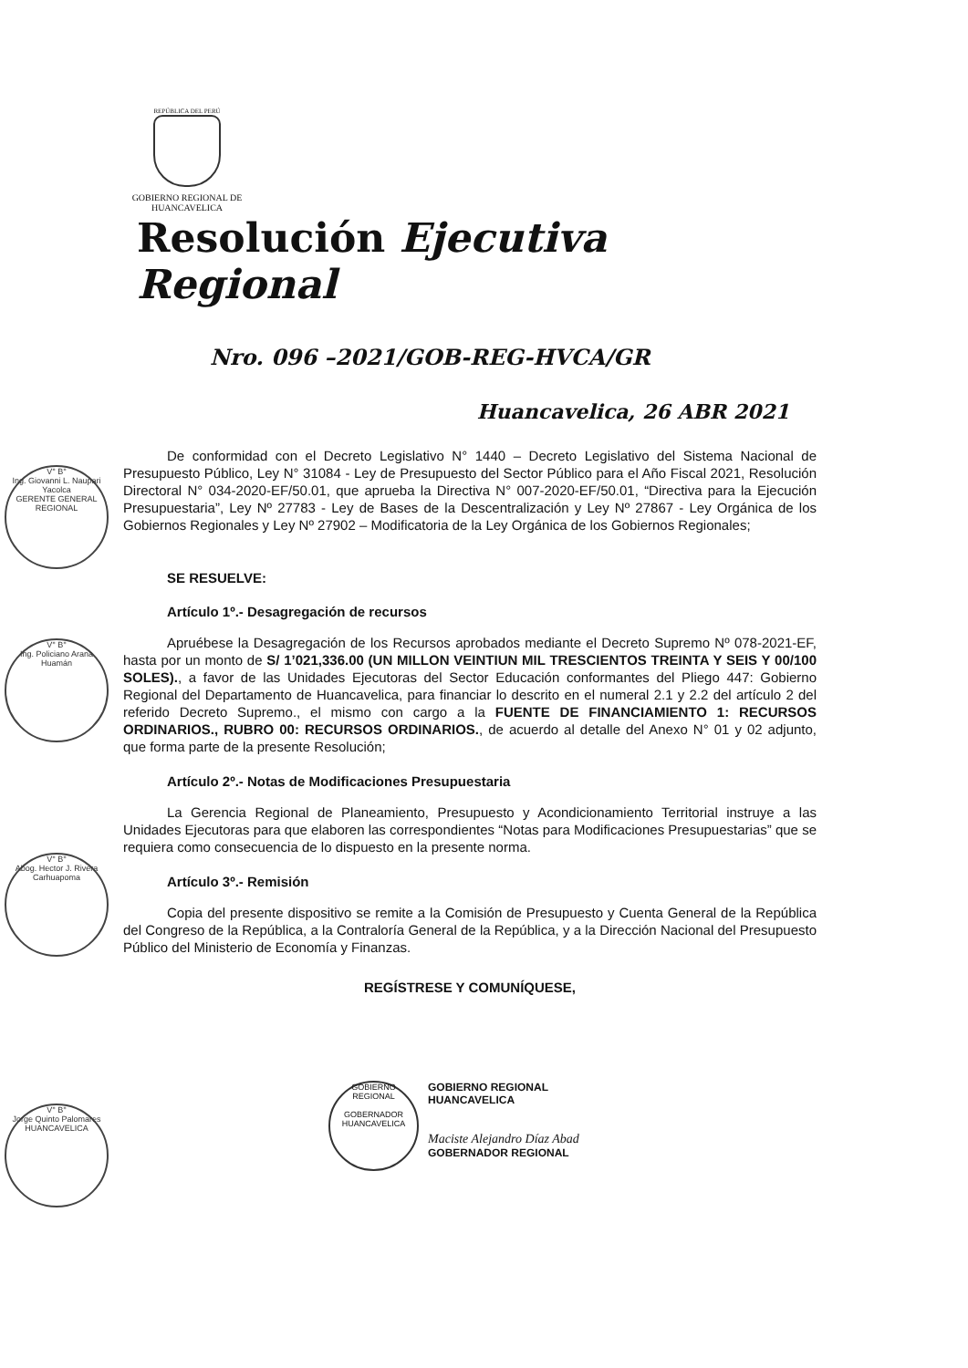REPÚBLICA DEL PERÚ
GOBIERNO REGIONAL DE
HUANCAVELICA
Resolución Ejecutiva Regional
Nro. 096 –2021/GOB-REG-HVCA/GR
Huancavelica, 26 ABR 2021
De conformidad con el Decreto Legislativo N° 1440 – Decreto Legislativo del Sistema Nacional de Presupuesto Público, Ley N° 31084 - Ley de Presupuesto del Sector Público para el Año Fiscal 2021, Resolución Directoral N° 034-2020-EF/50.01, que aprueba la Directiva N° 007-2020-EF/50.01, “Directiva para la Ejecución Presupuestaria”, Ley Nº 27783 - Ley de Bases de la Descentralización y Ley Nº 27867 - Ley Orgánica de los Gobiernos Regionales y Ley Nº 27902 – Modificatoria de la Ley Orgánica de los Gobiernos Regionales;
SE RESUELVE:
Artículo 1º.- Desagregación de recursos
Apruébese la Desagregación de los Recursos aprobados mediante el Decreto Supremo Nº 078-2021-EF, hasta por un monto de S/ 1’021,336.00 (UN MILLON VEINTIUN MIL TRESCIENTOS TREINTA Y SEIS Y 00/100 SOLES)., a favor de las Unidades Ejecutoras del Sector Educación conformantes del Pliego 447: Gobierno Regional del Departamento de Huancavelica, para financiar lo descrito en el numeral 2.1 y 2.2 del artículo 2 del referido Decreto Supremo., el mismo con cargo a la FUENTE DE FINANCIAMIENTO 1: RECURSOS ORDINARIOS., RUBRO 00: RECURSOS ORDINARIOS., de acuerdo al detalle del Anexo N° 01 y 02 adjunto, que forma parte de la presente Resolución;
Artículo 2º.- Notas de Modificaciones Presupuestaria
La Gerencia Regional de Planeamiento, Presupuesto y Acondicionamiento Territorial instruye a las Unidades Ejecutoras para que elaboren las correspondientes “Notas para Modificaciones Presupuestarias” que se requiera como consecuencia de lo dispuesto en la presente norma.
Artículo 3º.- Remisión
Copia del presente dispositivo se remite a la Comisión de Presupuesto y Cuenta General de la República del Congreso de la República, a la Contraloría General de la República, y a la Dirección Nacional del Presupuesto Público del Ministerio de Economía y Finanzas.
REGÍSTRESE Y COMUNÍQUESE,
V° B°
Ing. Giovanni L. Naupari Yacolca
GERENTE GENERAL REGIONAL
V° B°
Ing. Policiano Arana Huamán
V° B°
Abog. Hector J. Rivera Carhuapoma
V° B°
Jorge Quinto Palomares
HUANCAVELICA
GOBIERNO REGIONAL
GOBERNADOR
HUANCAVELICA
GOBIERNO REGIONAL HUANCAVELICA
Maciste Alejandro Díaz Abad
GOBERNADOR REGIONAL